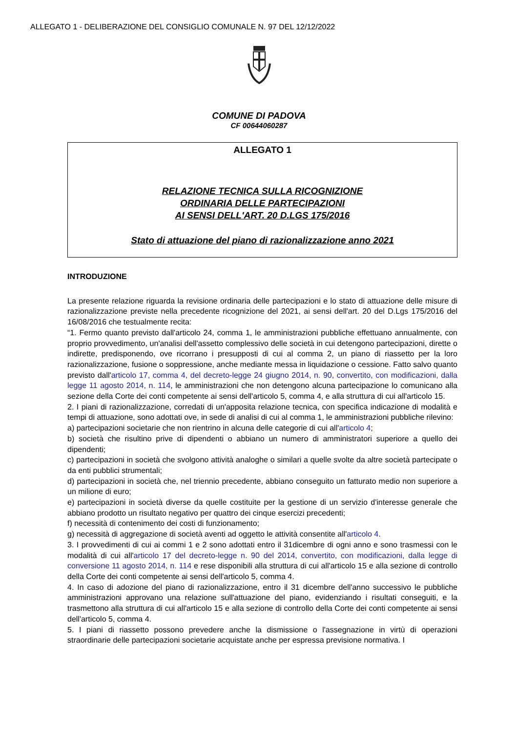ALLEGATO 1 - DELIBERAZIONE DEL CONSIGLIO COMUNALE N. 97 DEL 12/12/2022
COMUNE DI PADOVA
CF 00644060287
ALLEGATO 1
RELAZIONE TECNICA SULLA RICOGNIZIONE
ORDINARIA DELLE PARTECIPAZIONI
AI SENSI DELL'ART. 20 D.LGS 175/2016
Stato di attuazione del piano di razionalizzazione anno 2021
INTRODUZIONE
La presente relazione riguarda la revisione ordinaria delle partecipazioni e lo stato di attuazione delle misure di razionalizzazione previste nella precedente ricognizione del 2021, ai sensi dell'art. 20 del D.Lgs 175/2016 del 16/08/2016 che testualmente recita:
“1. Fermo quanto previsto dall'articolo 24, comma 1, le amministrazioni pubbliche effettuano annualmente, con proprio provvedimento, un'analisi dell'assetto complessivo delle società in cui detengono partecipazioni, dirette o indirette, predisponendo, ove ricorrano i presupposti di cui al comma 2, un piano di riassetto per la loro razionalizzazione, fusione o soppressione, anche mediante messa in liquidazione o cessione. Fatto salvo quanto previsto dall'articolo 17, comma 4, del decreto-legge 24 giugno 2014, n. 90, convertito, con modificazioni, dalla legge 11 agosto 2014, n. 114, le amministrazioni che non detengono alcuna partecipazione lo comunicano alla sezione della Corte dei conti competente ai sensi dell'articolo 5, comma 4, e alla struttura di cui all'articolo 15.
2. I piani di razionalizzazione, corredati di un'apposita relazione tecnica, con specifica indicazione di modalità e tempi di attuazione, sono adottati ove, in sede di analisi di cui al comma 1, le amministrazioni pubbliche rilevino:
a) partecipazioni societarie che non rientrino in alcuna delle categorie di cui all'articolo 4;
b) società che risultino prive di dipendenti o abbiano un numero di amministratori superiore a quello dei dipendenti;
c) partecipazioni in società che svolgono attività analoghe o similari a quelle svolte da altre società partecipate o da enti pubblici strumentali;
d) partecipazioni in società che, nel triennio precedente, abbiano conseguito un fatturato medio non superiore a un milione di euro;
e) partecipazioni in società diverse da quelle costituite per la gestione di un servizio d'interesse generale che abbiano prodotto un risultato negativo per quattro dei cinque esercizi precedenti;
f) necessità di contenimento dei costi di funzionamento;
g) necessità di aggregazione di società aventi ad oggetto le attività consentite all'articolo 4.
3. I provvedimenti di cui ai commi 1 e 2 sono adottati entro il 31dicembre di ogni anno e sono trasmessi con le modalità di cui all'articolo 17 del decreto-legge n. 90 del 2014, convertito, con modificazioni, dalla legge di conversione 11 agosto 2014, n. 114 e rese disponibili alla struttura di cui all'articolo 15 e alla sezione di controllo della Corte dei conti competente ai sensi dell'articolo 5, comma 4.
4. In caso di adozione del piano di razionalizzazione, entro il 31 dicembre dell'anno successivo le pubbliche amministrazioni approvano una relazione sull'attuazione del piano, evidenziando i risultati conseguiti, e la trasmettono alla struttura di cui all'articolo 15 e alla sezione di controllo della Corte dei conti competente ai sensi dell'articolo 5, comma 4.
5. I piani di riassetto possono prevedere anche la dismissione o l'assegnazione in virtù di operazioni straordinarie delle partecipazioni societarie acquistate anche per espressa previsione normativa. I